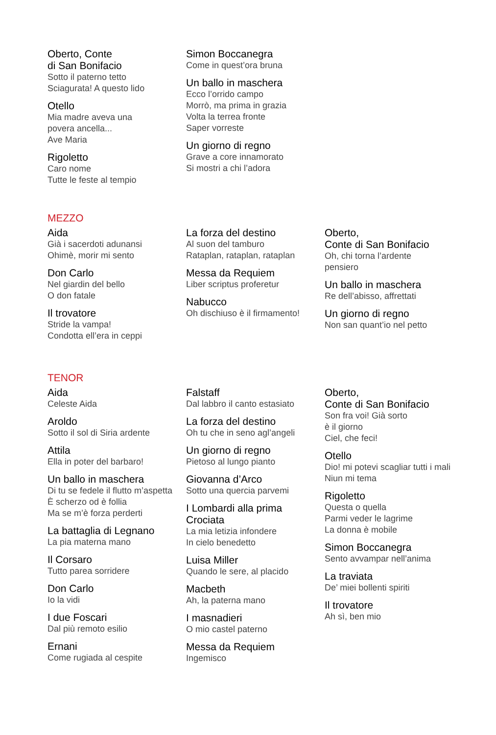Oberto, Conte
di San Bonifacio
Sotto il paterno tetto
Sciagurata! A questo lido
Otello
Mia madre aveva una
povera ancella...
Ave Maria
Rigoletto
Caro nome
Tutte le feste al tempio
Simon Boccanegra
Come in quest’ora bruna
Un ballo in maschera
Ecco l’orrido campo
Morrò, ma prima in grazia
Volta la terrea fronte
Saper vorreste
Un giorno di regno
Grave a core innamorato
Si mostri a chi l’adora
MEZZO
Aida
Già i sacerdoti adunansi
Ohimè, morir mi sento
Don Carlo
Nel giardin del bello
O don fatale
Il trovatore
Stride la vampa!
Condotta ell’era in ceppi
La forza del destino
Al suon del tamburo
Rataplan, rataplan, rataplan
Messa da Requiem
Liber scriptus proferetur
Nabucco
Oh dischiuso è il firmamento!
Oberto,
Conte di San Bonifacio
Oh, chi torna l’ardente
pensiero
Un ballo in maschera
Re dell’abisso, affrettati
Un giorno di regno
Non san quant’io nel petto
TENOR
Aida
Celeste Aida
Aroldo
Sotto il sol di Siria ardente
Attila
Ella in poter del barbaro!
Un ballo in maschera
Di tu se fedele il flutto m’aspetta
È scherzo od è follia
Ma se m’è forza perderti
La battaglia di Legnano
La pia materna mano
Il Corsaro
Tutto parea sorridere
Don Carlo
Io la vidi
I due Foscari
Dal più remoto esilio
Ernani
Come rugiada al cespite
Falstaff
Dal labbro il canto estasiato
La forza del destino
Oh tu che in seno agl’angeli
Un giorno di regno
Pietoso al lungo pianto
Giovanna d’Arco
Sotto una quercia parvemi
I Lombardi alla prima
Crociata
La mia letizia infondere
In cielo benedetto
Luisa Miller
Quando le sere, al placido
Macbeth
Ah, la paterna mano
I masnadieri
O mio castel paterno
Messa da Requiem
Ingemisco
Oberto,
Conte di San Bonifacio
Son fra voi! Già sorto
è il giorno
Ciel, che feci!
Otello
Dio! mi potevi scagliar tutti i mali
Niun mi tema
Rigoletto
Questa o quella
Parmi veder le lagrime
La donna è mobile
Simon Boccanegra
Sento avvampar nell’anima
La traviata
De’ miei bollenti spiriti
Il trovatore
Ah sì, ben mio